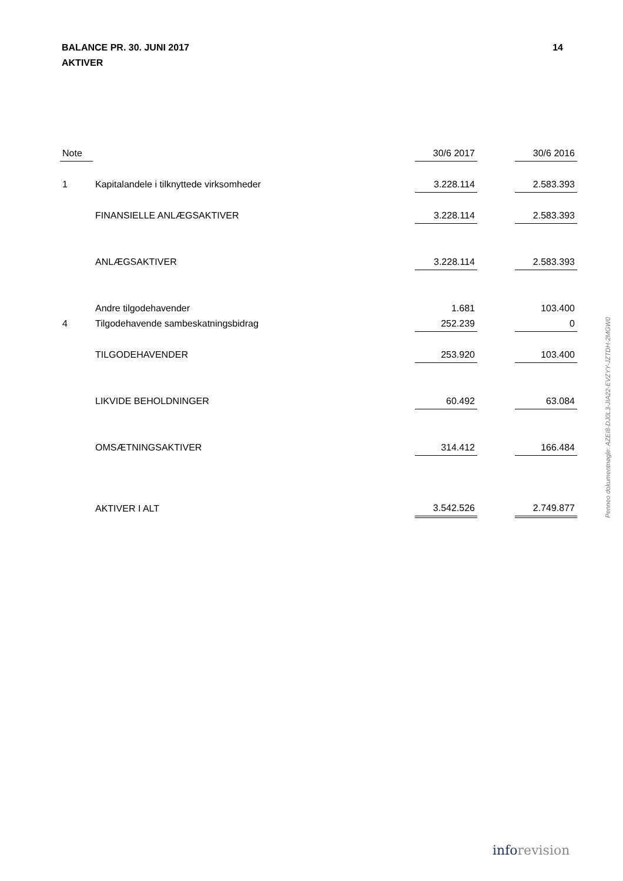BALANCE PR. 30. JUNI 2017
AKTIVER
14
| Note | | 30/6 2017 | | 30/6 2016 |
| --- | --- | --- | --- | --- |
| 1 | Kapitalandele i tilknyttede virksomheder | 3.228.114 | | 2.583.393 |
| | FINANSIELLE ANLÆGSAKTIVER | 3.228.114 | | 2.583.393 |
| | ANLÆGSAKTIVER | 3.228.114 | | 2.583.393 |
| | Andre tilgodehavender | 1.681 | | 103.400 |
| 4 | Tilgodehavende sambeskatningsbidrag | 252.239 | | 0 |
| | TILGODEHAVENDER | 253.920 | | 103.400 |
| | LIKVIDE BEHOLDNINGER | 60.492 | | 63.084 |
| | OMSÆTNINGSAKTIVER | 314.412 | | 166.484 |
| | AKTIVER I ALT | 3.542.526 | | 2.749.877 |
Penneo dokumentnøgle: AZEI8-DJ0L3-JIA22-EVZYY-JZTDH-2MGW0
inforevision